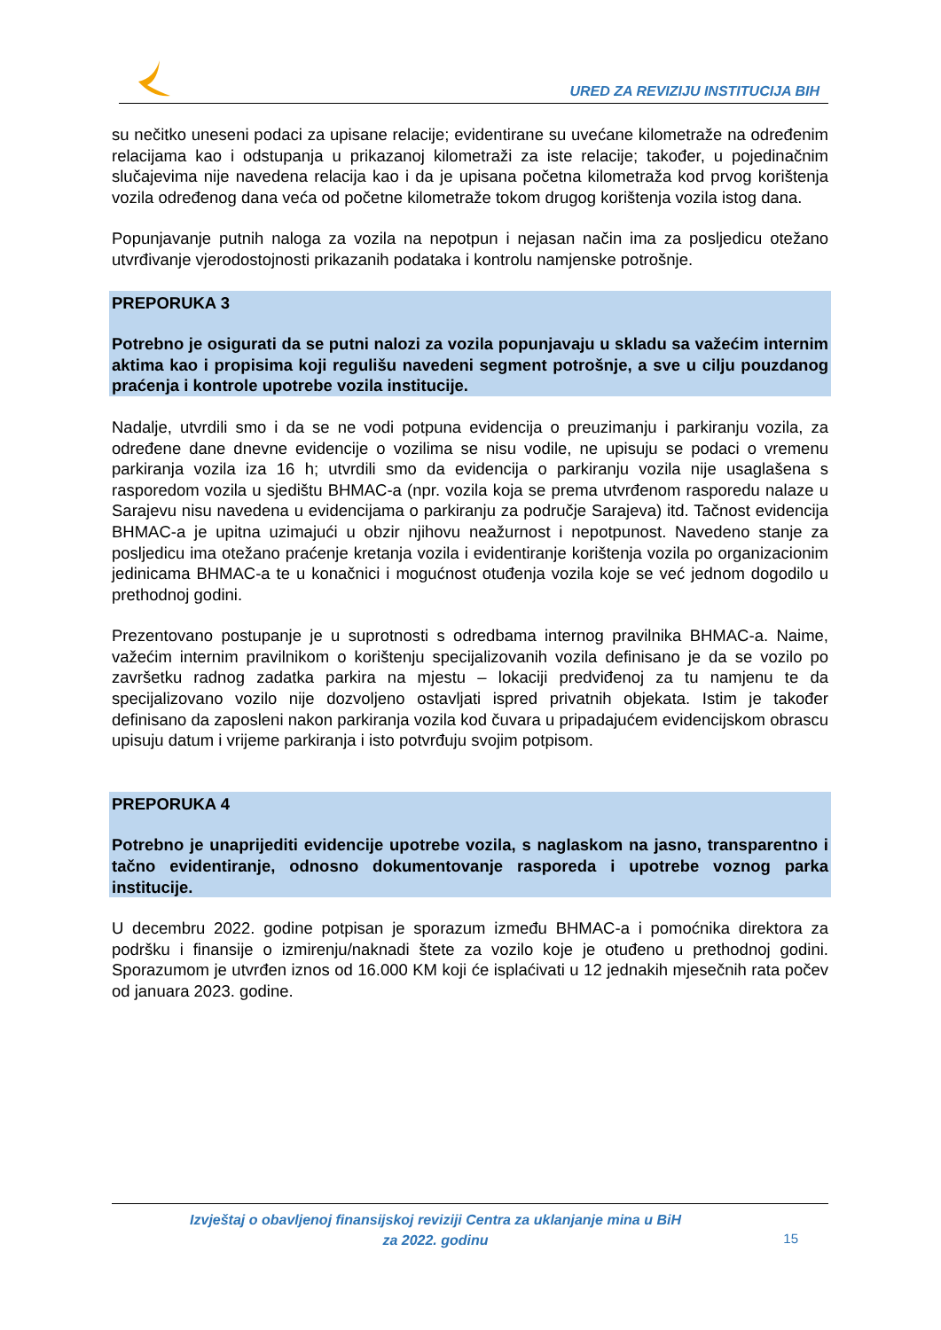URED ZA REVIZIJU INSTITUCIJA BIH
su nečitko uneseni podaci za upisane relacije; evidentirane su uvećane kilometraže na određenim relacijama kao i odstupanja u prikazanoj kilometraži za iste relacije; također, u pojedinačnim slučajevima nije navedena relacija kao i da je upisana početna kilometraža kod prvog korištenja vozila određenog dana veća od početne kilometraže tokom drugog korištenja vozila istog dana.
Popunjavanje putnih naloga za vozila na nepotpun i nejasan način ima za posljedicu otežano utvrđivanje vjerodostojnosti prikazanih podataka i kontrolu namjenske potrošnje.
PREPORUKA 3
Potrebno je osigurati da se putni nalozi za vozila popunjavaju u skladu sa važećim internim aktima kao i propisima koji regulišu navedeni segment potrošnje, a sve u cilju pouzdanog praćenja i kontrole upotrebe vozila institucije.
Nadalje, utvrdili smo i da se ne vodi potpuna evidencija o preuzimanju i parkiranju vozila, za određene dane dnevne evidencije o vozilima se nisu vodile, ne upisuju se podaci o vremenu parkiranja vozila iza 16 h; utvrdili smo da evidencija o parkiranju vozila nije usaglašena s rasporedom vozila u sjedištu BHMAC-a (npr. vozila koja se prema utvrđenom rasporedu nalaze u Sarajevu nisu navedena u evidencijama o parkiranju za područje Sarajeva) itd. Tačnost evidencija BHMAC-a je upitna uzimajući u obzir njihovu neažurnost i nepotpunost. Navedeno stanje za posljedicu ima otežano praćenje kretanja vozila i evidentiranje korištenja vozila po organizacionim jedinicama BHMAC-a te u konačnici i mogućnost otuđenja vozila koje se već jednom dogodilo u prethodnoj godini.
Prezentovano postupanje je u suprotnosti s odredbama internog pravilnika BHMAC-a. Naime, važećim internim pravilnikom o korištenju specijalizovanih vozila definisano je da se vozilo po završetku radnog zadatka parkira na mjestu – lokaciji predviđenoj za tu namjenu te da specijalizovano vozilo nije dozvoljeno ostavljati ispred privatnih objekata. Istim je također definisano da zaposleni nakon parkiranja vozila kod čuvara u pripadajućem evidencijskom obrascu upisuju datum i vrijeme parkiranja i isto potvrđuju svojim potpisom.
PREPORUKA 4
Potrebno je unaprijediti evidencije upotrebe vozila, s naglaskom na jasno, transparentno i tačno evidentiranje, odnosno dokumentovanje rasporeda i upotrebe voznog parka institucije.
U decembru 2022. godine potpisan je sporazum između BHMAC-a i pomoćnika direktora za podršku i finansije o izmirenju/naknadi štete za vozilo koje je otuđeno u prethodnoj godini. Sporazumom je utvrđen iznos od 16.000 KM koji će isplaćivati u 12 jednakih mjesečnih rata počev od januara 2023. godine.
Izvještaj o obavljenoj finansijskoj reviziji Centra za uklanjanje mina u BiH
za 2022. godinu
15